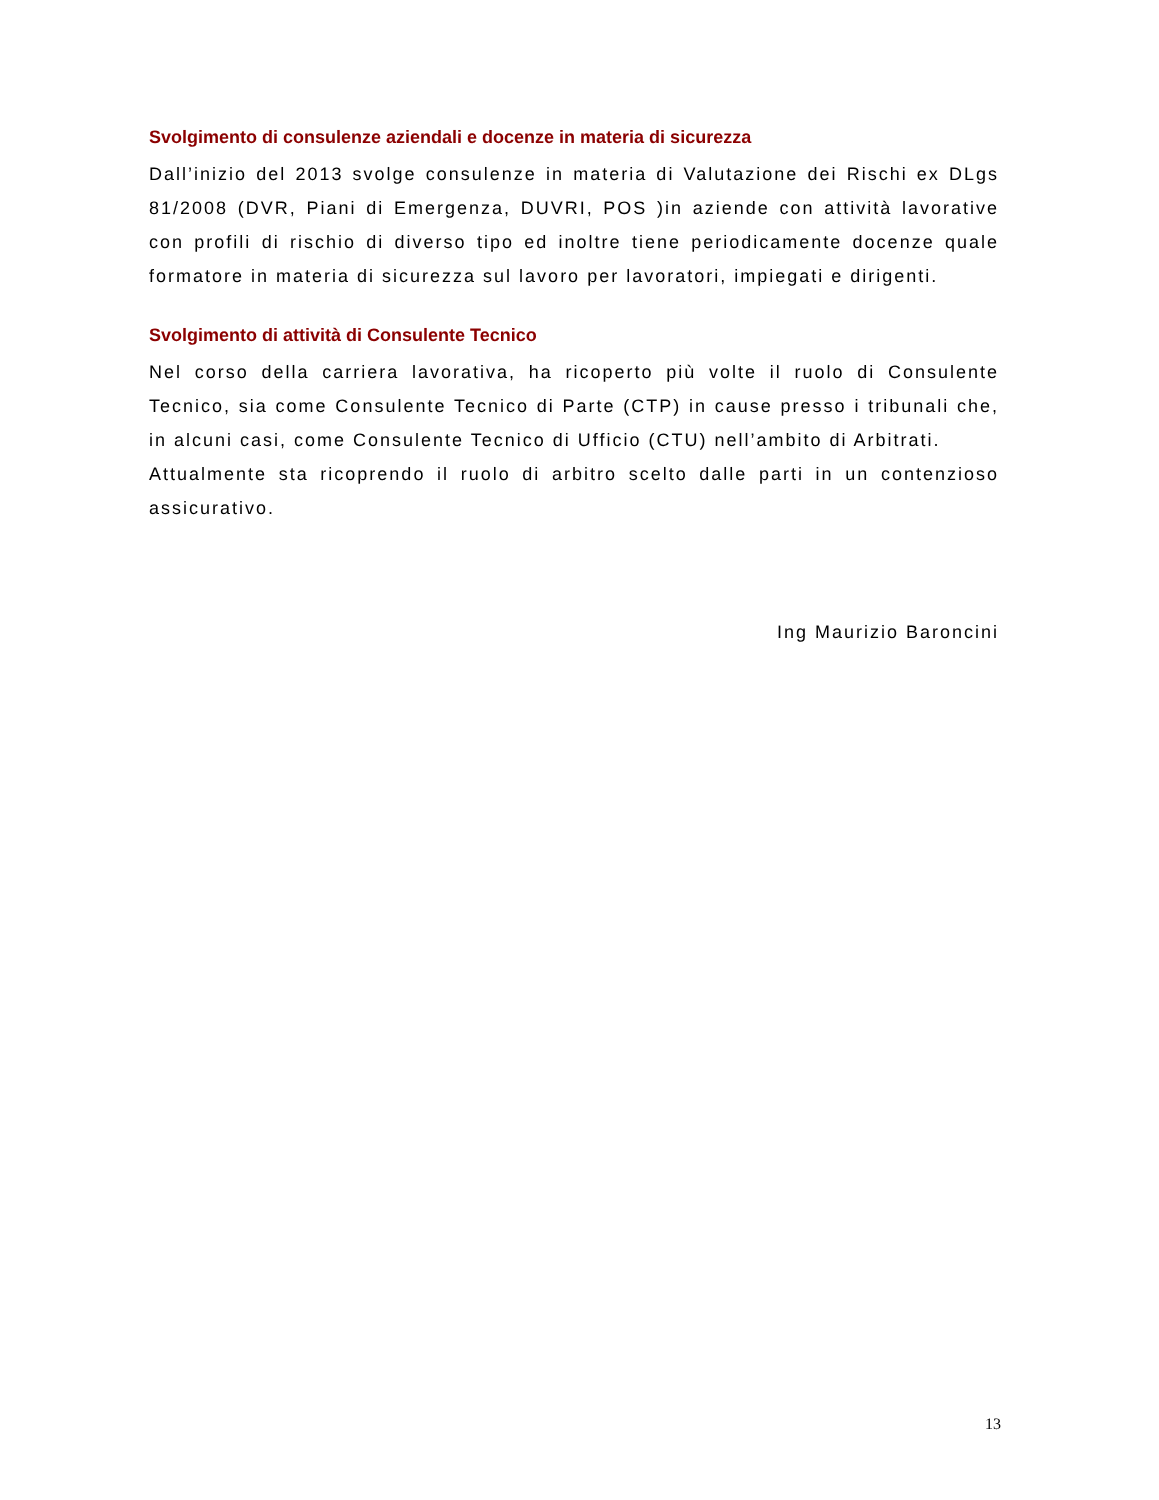Svolgimento di consulenze aziendali e docenze in materia di sicurezza
Dall’inizio del 2013 svolge consulenze in materia di Valutazione dei Rischi ex DLgs 81/2008 (DVR, Piani di Emergenza, DUVRI, POS )in aziende con attività lavorative con profili di rischio di diverso tipo ed inoltre tiene periodicamente docenze quale formatore in materia di sicurezza sul lavoro per lavoratori, impiegati e dirigenti.
Svolgimento di attività di Consulente Tecnico
Nel corso della carriera lavorativa, ha ricoperto più volte il ruolo di Consulente Tecnico, sia come Consulente Tecnico di Parte (CTP) in cause presso i tribunali che, in alcuni casi, come Consulente Tecnico di Ufficio (CTU) nell’ambito di Arbitrati.
Attualmente sta ricoprendo il ruolo di arbitro scelto dalle parti in un contenzioso assicurativo.
Ing Maurizio Baroncini
13